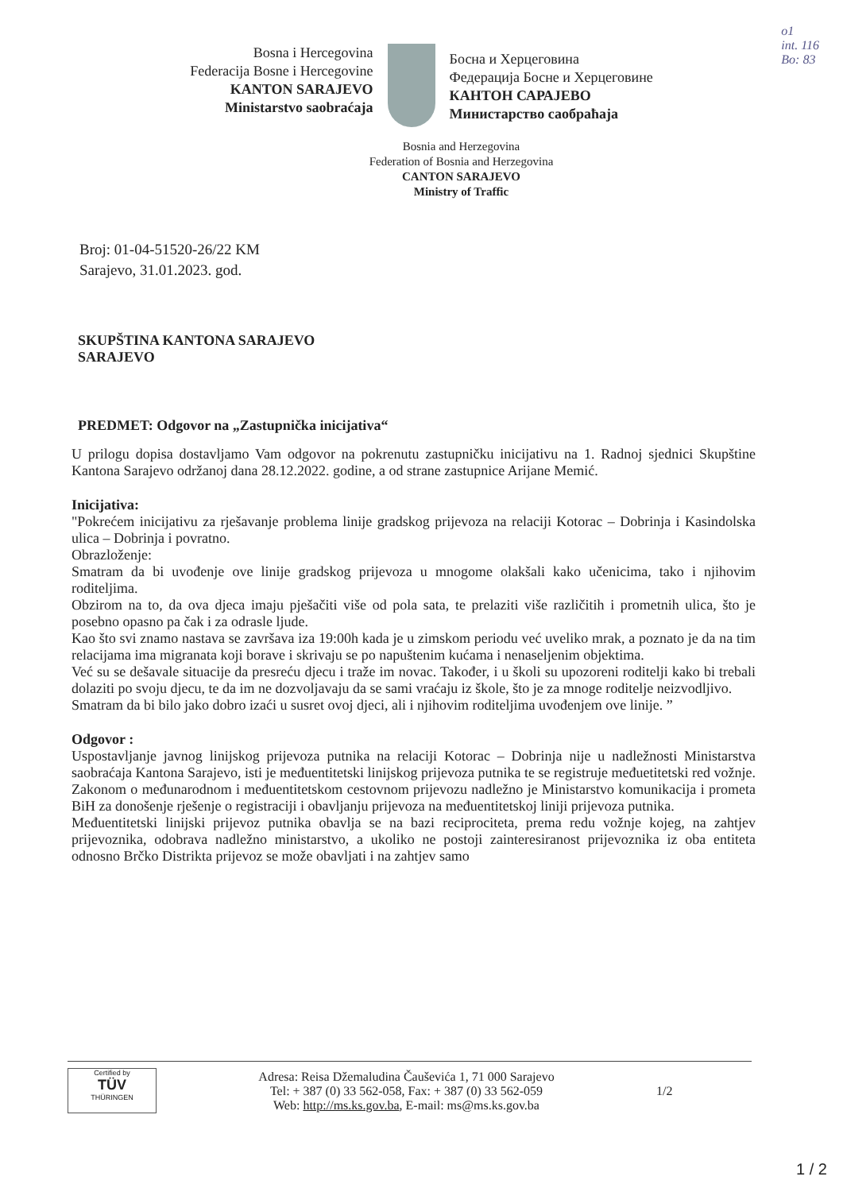o1
int. 116
Bo: 83
Bosna i Hercegovina
Federacija Bosne i Hercegovine
KANTON SARAJEVO
Ministarstvo saobraćaja
Босна и Херцеговина
Федерација Босне и Херцеговине
КАНТОН САРАЈЕВО
Министарство саобраћаја
Bosnia and Herzegovina
Federation of Bosnia and Herzegovina
CANTON SARAJEVO
Ministry of Traffic
Broj: 01-04-51520-26/22 KM
Sarajevo, 31.01.2023. god.
SKUPŠTINA KANTONA SARAJEVO
SARAJEVO
PREDMET: Odgovor na „Zastupnička inicijativa“
U prilogu dopisa dostavljamo Vam odgovor na pokrenutu zastupničku inicijativu na 1. Radnoj sjednici Skupštine Kantona Sarajevo održanoj dana 28.12.2022. godine, a od strane zastupnice Arijane Memić.
Inicijativa:
"Pokrećem inicijativu za rješavanje problema linije gradskog prijevoza na relaciji Kotorac – Dobrinja i Kasindolska ulica – Dobrinja i povratno.
Obrazloženje:
Smatram da bi uvođenje ove linije gradskog prijevoza u mnogome olakšali kako učenicima, tako i njihovim roditeljima.
Obzirom na to, da ova djeca imaju pješačiti više od pola sata, te prelaziti više različitih i prometnih ulica, što je posebno opasno pa čak i za odrasle ljude.
Kao što svi znamo nastava se završava iza 19:00h kada je u zimskom periodu već uveliko mrak, a poznato je da na tim relacijama ima migranata koji borave i skrivaju se po napuštenim kućama i nenaseljenim objektima.
Već su se dešavale situacije da presreću djecu i traže im novac. Također, i u školi su upozoreni roditelji kako bi trebali dolaziti po svoju djecu, te da im ne dozvoljavaju da se sami vraćaju iz škole, što je za mnoge roditelje neizvodljivo.
Smatram da bi bilo jako dobro izaći u susret ovoj djeci, ali i njihovim roditeljima uvođenjem ove linije. ”
Odgovor :
Uspostavljanje javnog linijskog prijevoza putnika na relaciji Kotorac – Dobrinja nije u nadležnosti Ministarstva saobraćaja Kantona Sarajevo, isti je međuentitetski linijskog prijevoza putnika te se registruje međuetitetski red vožnje. Zakonom o međunarodnom i međuentitetskom cestovnom prijevozu nadležno je Ministarstvo komunikacija i prometa BiH za donošenje rješenje o registraciji i obavljanju prijevoza na međuentitetskoj liniji prijevoza putnika.
Međuentitetski linijski prijevoz putnika obavlja se na bazi reciprociteta, prema redu vožnje kojeg, na zahtjev prijevoznika, odobrava nadležno ministarstvo, a ukoliko ne postoji zainteresiranost prijevoznika iz oba entiteta odnosno Brčko Distrikta prijevoz se može obavljati i na zahtjev samo
Certified by
TÜV
THÜRINGEN
Adresa: Reisa Džemaludina Čauševića 1, 71 000 Sarajevo
Tel: + 387 (0) 33 562-058, Fax: + 387 (0) 33 562-059
Web: http://ms.ks.gov.ba, E-mail: ms@ms.ks.gov.ba
1/2
1 / 2